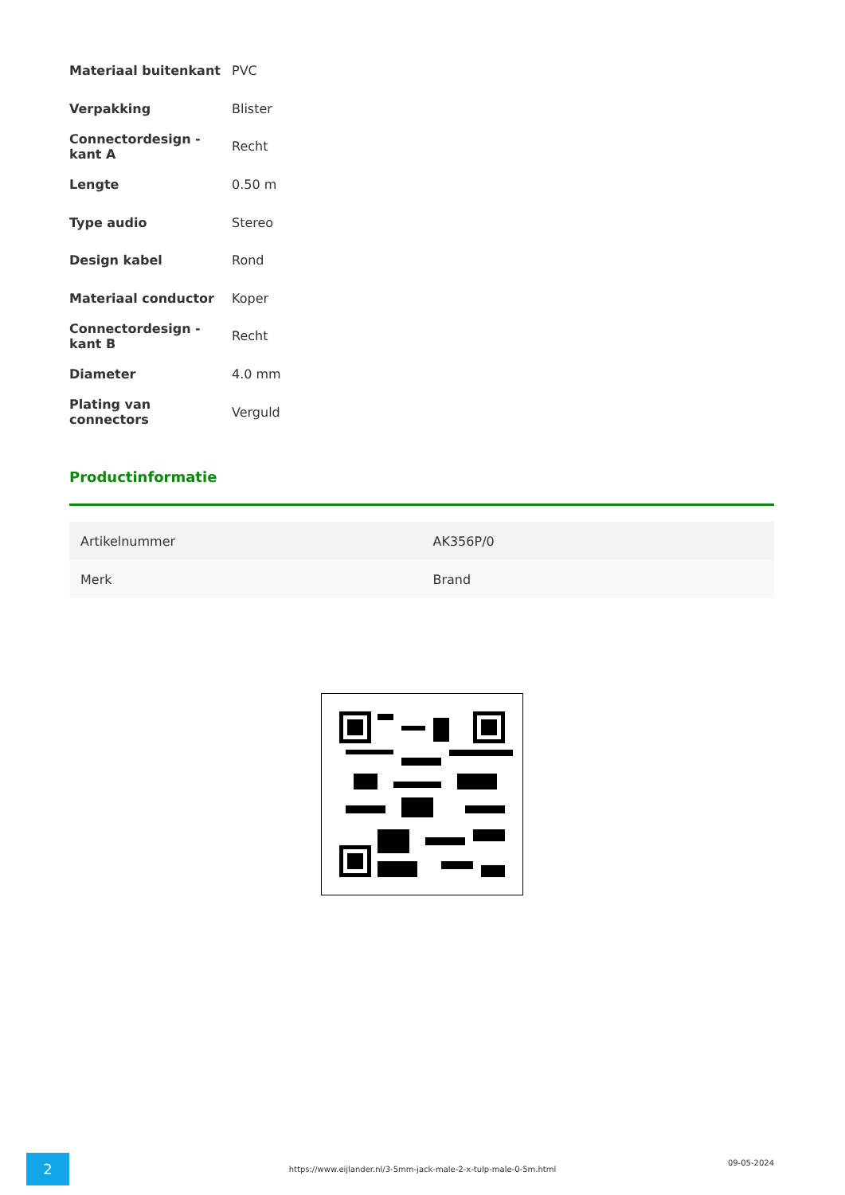| Materiaal buitenkant | PVC |
| Verpakking | Blister |
| Connectordesign - kant A | Recht |
| Lengte | 0.50 m |
| Type audio | Stereo |
| Design kabel | Rond |
| Materiaal conductor | Koper |
| Connectordesign - kant B | Recht |
| Diameter | 4.0 mm |
| Plating van connectors | Verguld |
Productinformatie
| Artikelnummer | AK356P/0 |
| Merk | Brand |
2
https://www.eijlander.nl/3-5mm-jack-male-2-x-tulp-male-0-5m.html
09-05-2024